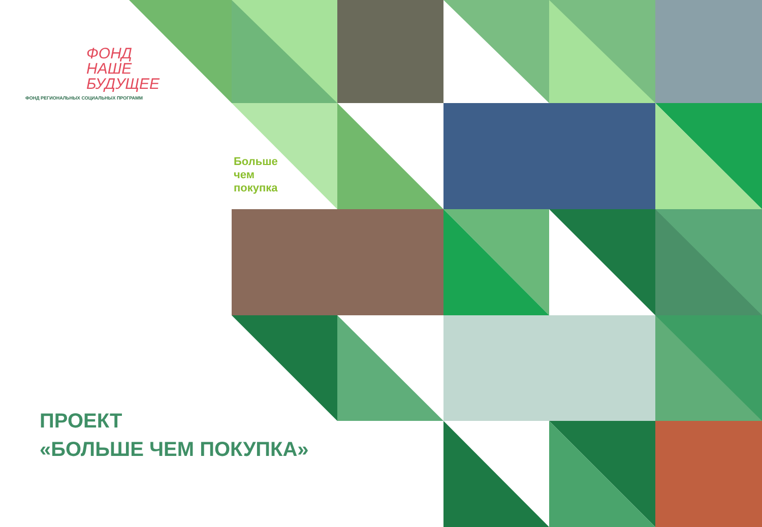ФОНД
НАШЕ
БУДУЩЕЕ
ФОНД РЕГИОНАЛЬНЫХ СОЦИАЛЬНЫХ ПРОГРАММ
Больше чем покупка
ПРОЕКТ
«БОЛЬШЕ ЧЕМ ПОКУПКА»